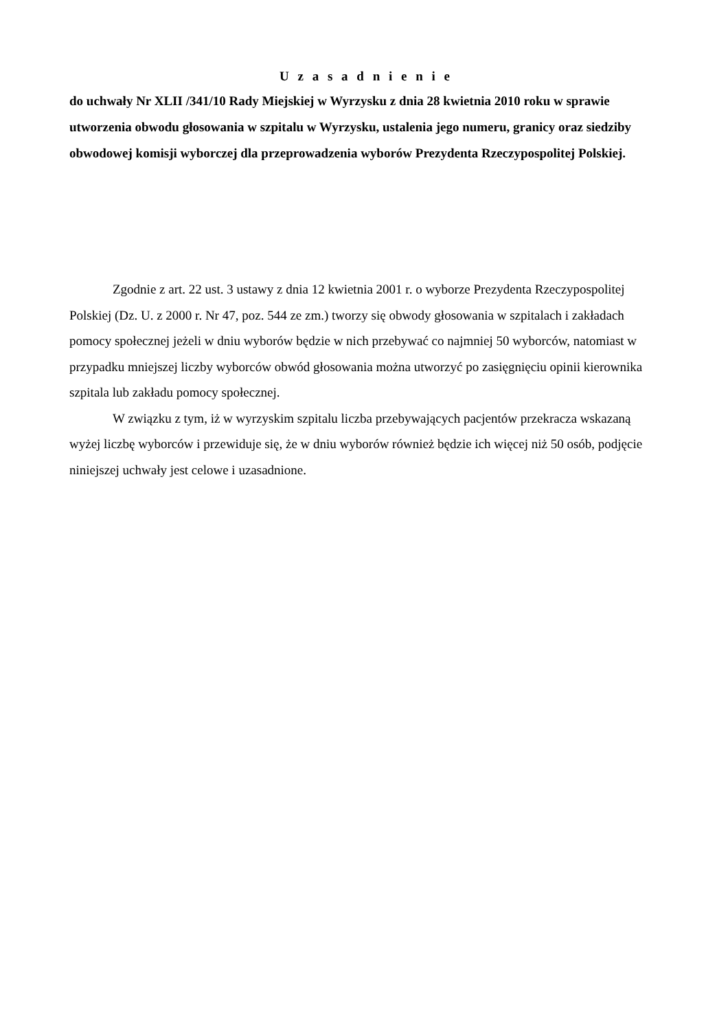U z a s a d n i e n i e
do uchwały Nr XLII /341/10 Rady Miejskiej w Wyrzysku z dnia 28 kwietnia 2010 roku w sprawie utworzenia obwodu głosowania w szpitalu w Wyrzysku, ustalenia jego numeru, granicy oraz siedziby obwodowej komisji wyborczej dla przeprowadzenia wyborów Prezydenta Rzeczypospolitej Polskiej.
Zgodnie z art. 22 ust. 3 ustawy z dnia 12 kwietnia 2001 r. o wyborze Prezydenta Rzeczypospolitej Polskiej (Dz. U. z 2000 r. Nr 47, poz. 544 ze zm.) tworzy się obwody głosowania w szpitalach i zakładach pomocy społecznej jeżeli w dniu wyborów będzie w nich przebywać co najmniej 50 wyborców, natomiast w przypadku mniejszej liczby wyborców obwód głosowania można utworzyć po zasięgnięciu opinii kierownika szpitala lub zakładu pomocy społecznej.
W związku z tym, iż w wyrzyskim szpitalu liczba przebywających pacjentów przekracza wskazaną wyżej liczbę wyborców i przewiduje się, że w dniu wyborów również będzie ich więcej niż 50 osób, podjęcie niniejszej uchwały jest celowe i uzasadnione.